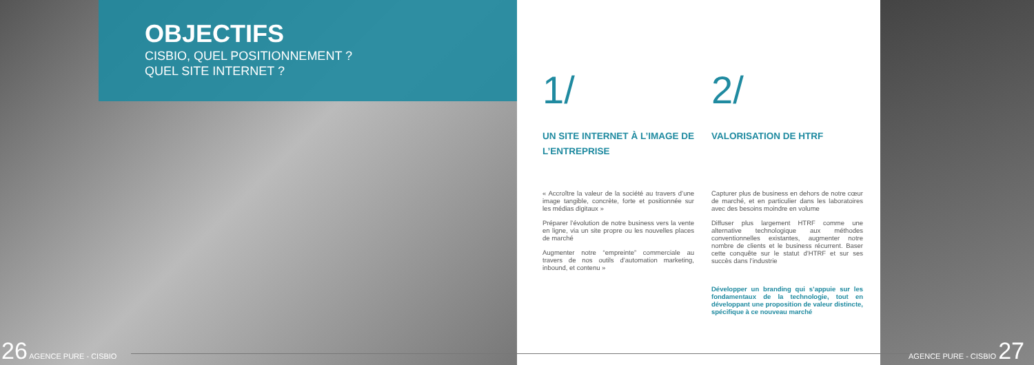OBJECTIFS
CISBIO, QUEL POSITIONNEMENT ?
QUEL SITE INTERNET ?
1/
UN SITE INTERNET À L’IMAGE DE L’ENTREPRISE
« Accroître la valeur de la société au travers d’une image tangible, concrète, forte et positionnée sur les médias digitaux »
Préparer l’évolution de notre business vers la vente en ligne, via un site propre ou les nouvelles places de marché
Augmenter notre “empreinte” commerciale au travers de nos outils d’automation marketing, inbound, et contenu »
2/
VALORISATION DE HTRF
Capturer plus de business en dehors de notre cœur de marché, et en particulier dans les laboratoires avec des besoins moindre en volume
Diffuser plus largement HTRF comme une alternative technologique aux méthodes conventionnelles existantes, augmenter notre nombre de clients et le business récurrent. Baser cette conquête sur le statut d’HTRF et sur ses succès dans l’industrie
Développer un branding qui s’appuie sur les fondamentaux de la technologie, tout en développant une proposition de valeur distincte, spécifique à ce nouveau marché
26 AGENCE PURE - CISBIO AGENCE PURE - CISBIO 27